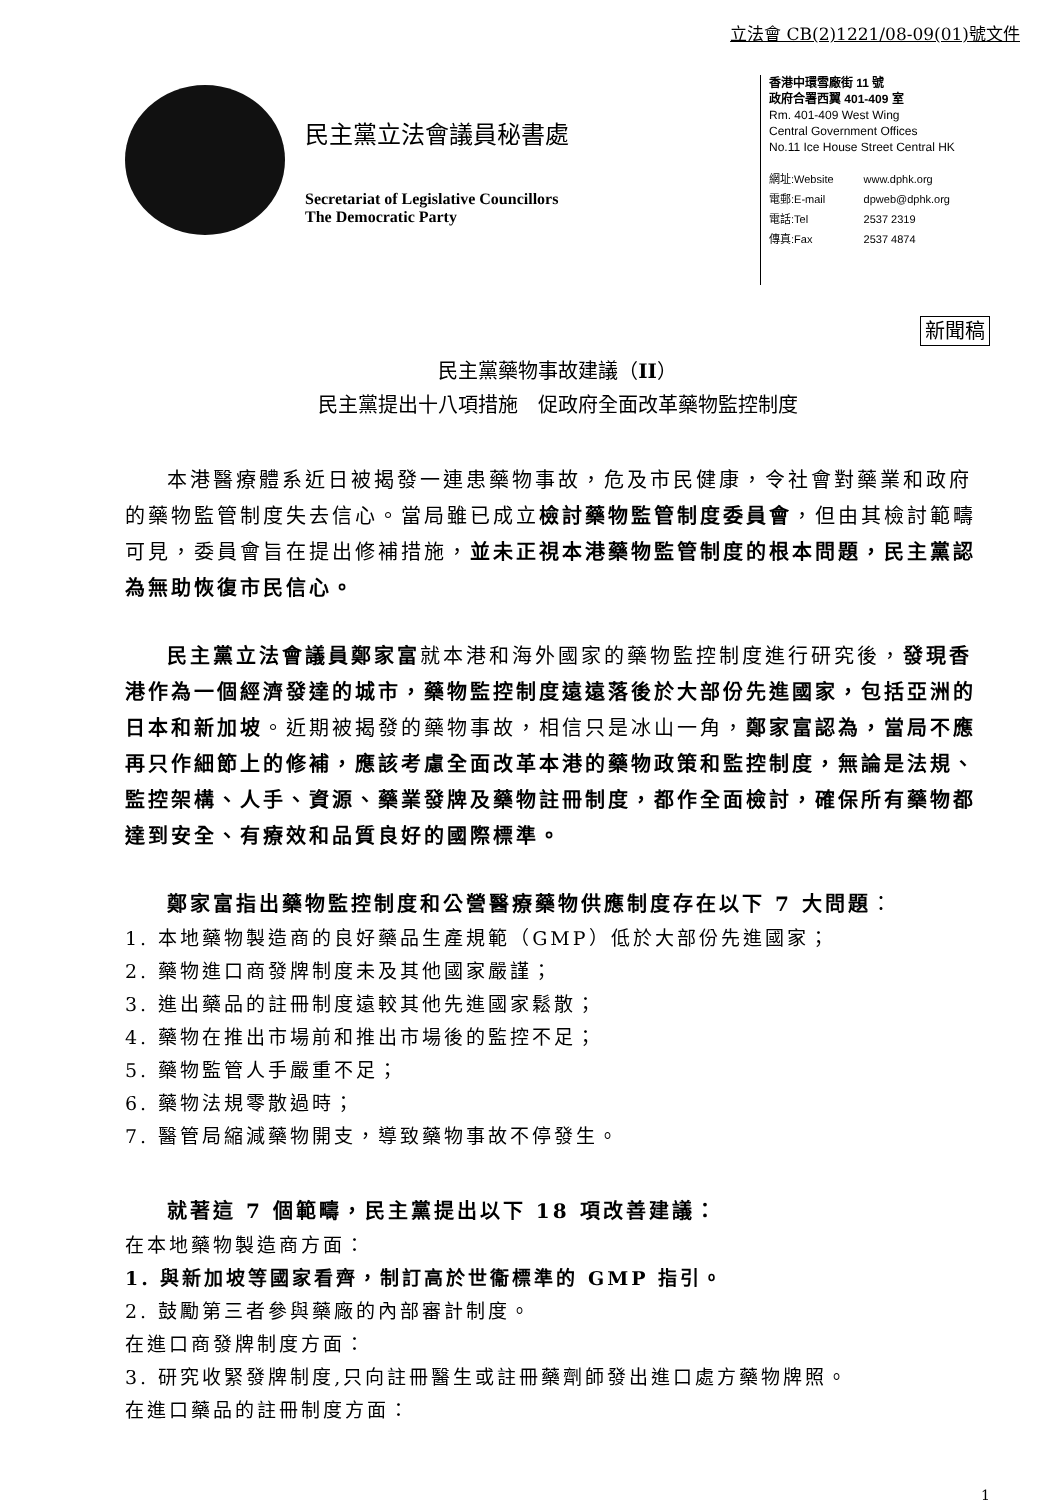立法會 CB(2)1221/08-09(01)號文件
民主黨立法會議員秘書處
Secretariat of Legislative Councillors
The Democratic Party
香港中環雪廠街 11 號
政府合署西翼 401-409 室
Rm. 401-409 West Wing
Central Government Offices
No.11 Ice House Street Central HK
| 網址:Website | www.dphk.org |
| 電郵:E-mail | dpweb@dphk.org |
| 電話:Tel | 2537 2319 |
| 傳真:Fax | 2537 4874 |
新聞稿
民主黨藥物事故建議（II）
民主黨提出十八項措施　促政府全面改革藥物監控制度
本港醫療體系近日被揭發一連患藥物事故，危及市民健康，令社會對藥業和政府的藥物監管制度失去信心。當局雖已成立檢討藥物監管制度委員會，但由其檢討範疇可見，委員會旨在提出修補措施，並未正視本港藥物監管制度的根本問題，民主黨認為無助恢復市民信心。
民主黨立法會議員鄭家富就本港和海外國家的藥物監控制度進行研究後，發現香港作為一個經濟發達的城市，藥物監控制度遠遠落後於大部份先進國家，包括亞洲的日本和新加坡。近期被揭發的藥物事故，相信只是冰山一角，鄭家富認為，當局不應再只作細節上的修補，應該考慮全面改革本港的藥物政策和監控制度，無論是法規、監控架構、人手、資源、藥業發牌及藥物註冊制度，都作全面檢討，確保所有藥物都達到安全、有療效和品質良好的國際標準。
鄭家富指出藥物監控制度和公營醫療藥物供應制度存在以下 7 大問題：
1. 本地藥物製造商的良好藥品生產規範（GMP）低於大部份先進國家；
2. 藥物進口商發牌制度未及其他國家嚴謹；
3. 進出藥品的註冊制度遠較其他先進國家鬆散；
4. 藥物在推出市場前和推出市場後的監控不足；
5. 藥物監管人手嚴重不足；
6. 藥物法規零散過時；
7. 醫管局縮減藥物開支，導致藥物事故不停發生。
就著這 7 個範疇，民主黨提出以下 18 項改善建議：
在本地藥物製造商方面：
1. 與新加坡等國家看齊，制訂高於世衞標準的 GMP 指引。
2. 鼓勵第三者參與藥廠的內部審計制度。
在進口商發牌制度方面：
3. 研究收緊發牌制度,只向註冊醫生或註冊藥劑師發出進口處方藥物牌照。
在進口藥品的註冊制度方面：
1